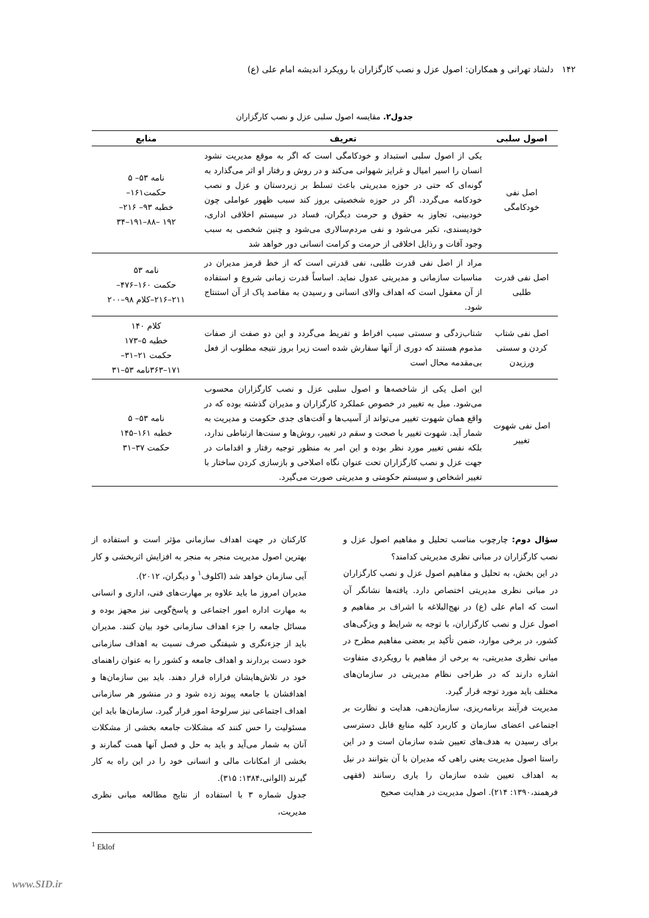۱۴۲ دلشاد تهرانی و همکاران: اصول عزل و نصب کارگزاران با رویکرد اندیشه امام علی (ع)
جدول۲. مقایسه اصول سلبی عزل و نصب کارگزاران
| اصول سلبی | تعریف | منابع |
| --- | --- | --- |
| اصل نفی خودکامگی | یکی از اصول سلبی استبداد و خودکامگی است که اگر به موقع مدیریت نشود انسان را اسیر امیال و غرایز شهوانی می‌کند و در روش و رفتار او اثر می‌گذارد به گونه‌ای که حتی در حوزه مدیریتی باعث تسلط بر زیردستان و عزل و نصب خودکامه می‌گردد. اگر در حوزه شخصیتی بروز کند سبب ظهور عواملی چون خودبینی، تجاوز به حقوق و حرمت دیگران، فساد در سیستم اخلاقی اداری، خودپسندی، تکبر می‌شود و نفی مردم‌سالاری می‌شود و چنین شخصی به سبب وجود آفات و رذایل اخلاقی از حرمت و کرامت انسانی دور خواهد شد | نامه ۵۳– ۵ حکمت۱۶۱– خطبه ۹۳– ۲۱۶– ۱۹۲ –۸۸–۱۹۱–۳۴ |
| اصل نفی قدرت طلبی | مراد از اصل نفی قدرت طلبی، نفی قدرتی است که از خط قرمز مدیران در مناسبات سازمانی و مدیریتی عدول نماید. اساساً قدرت زمانی شروع و استفاده از آن معقول است که اهداف والای انسانی و رسیدن به مقاصد پاک از آن استنتاج شود. | نامه ۵۳ حکمت ۱۶۰–۴۷۶– ۲۱۱–۲۱۶–کلام ۹۸–۲۰۰ |
| اصل نفی شتاب کردن و سستی ورزیدن | شتاب‌زدگی و سستی سبب افراط و تفریط می‌گردد و این دو صفت از صفات مذموم هستند که دوری از آنها سفارش شده است زیرا بروز نتیجه مطلوب از فعل بی‌مقدمه محال است | کلام ۱۴۰ خطبه ۵–۱۷۳ حکمت ۲۱–۳۱– ۱۷۱–۳۶۳نامه ۵۳–۳۱ |
| اصل نفی شهوت تغییر | این اصل یکی از شاخصه‌ها و اصول سلبی عزل و نصب کارگزاران محسوب می‌شود. میل به تغییر در خصوص عملکرد کارگزاران و مدیران گذشته بوده که در واقع همان شهوت تغییر می‌تواند از آسیب‌ها و آفت‌های جدی حکومت و مدیریت به شمار آید. شهوت تغییر با صحت و سقم در تغییر، روش‌ها و سنت‌ها ارتباطی ندارد، بلکه نفس تغییر مورد نظر بوده و این امر به منظور توجیه رفتار و اقدامات در جهت عزل و نصب کارگزاران تحت عنوان نگاه اصلاحی و بازسازی کردن ساختار با تغییر اشخاص و سیستم حکومتی و مدیریتی صورت می‌گیرد. | نامه ۵۳– ۵ خطبه ۱۶۱–۱۴۵ حکمت ۳۷–۳۱ |
سؤال دوم: چارچوب مناسب تحلیل و مفاهیم اصول عزل و نصب کارگزاران در مبانی نظری مدیریتی کدامند؟
در این بخش، به تحلیل و مفاهیم اصول عزل و نصب کارگزاران در مبانی نظری مدیریتی اختصاص دارد. یافته‌ها نشانگر آن است که امام علی (ع) در نهج‌البلاغه با اشراف بر مفاهیم و اصول عزل و نصب کارگزاران، با توجه به شرایط و ویژگی‌های کشور، در برخی موارد، ضمن تأکید بر بعضی مفاهیم مطرح در میانی نظری مدیریتی، به برخی از مفاهیم با رویکردی متفاوت اشاره دارند که در طراحی نظام مدیریتی در سازمان‌های مختلف باید مورد توجه قرار گیرد.
مدیریت فرآیند برنامه‌ریزی، سازمان‌دهی، هدایت و نظارت بر اجتماعی اعضای سازمان و کاربرد کلیه منابع قابل دسترسی برای رسیدن به هدف‌های تعیین شده سازمان است و در این راستا اصول مدیریت یعنی راهی که مدیران با آن بتوانند در نیل به اهداف تعیین شده سازمان را یاری رسانند (فقهی فرهمند،۱۳۹۰: ۲۱۴). اصول مدیریت در هدایت صحیح
کارکنان در جهت اهداف سازمانی مؤثر است و استفاده از بهترین اصول مدیریت منجر به منجر به افزایش اثربخشی و کار آیی سازمان خواهد شد (اکلوف<sup>۱</sup> و دیگران، ۲۰۱۲).
مدیران امروز ما باید علاوه بر مهارت‌های فنی، اداری و انسانی به مهارت اداره امور اجتماعی و پاسخ‌گویی نیز مجهز بوده و مسائل جامعه را جزء اهداف سازمانی خود بیان کنند. مدیران باید از جزءنگری و شیفتگی صرف نسبت به اهداف سازمانی خود دست بردارند و اهداف جامعه و کشور را به عنوان راهنمای خود در تلاش‌هایشان فراراه قرار دهند. باید بین سازمان‌ها و اهدافشان با جامعه پیوند زده شود و در منشور هر سازمانی اهداف اجتماعی نیز سرلوحهٔ امور قرار گیرد. سازمان‌ها باید این مسئولیت را حس کنند که مشکلات جامعه بخشی از مشکلات آنان به شمار می‌آید و باید به حل و فصل آنها همت گمارند و بخشی از امکانات مالی و انسانی خود را در این راه به کار گیرند (الوانی،۱۳۸۴: ۳۱۵).
جدول شماره ۳ با استفاده از نتایج مطالعه مبانی نظری مدیریت،
<sup>1</sup> Eklof
www.SID.ir